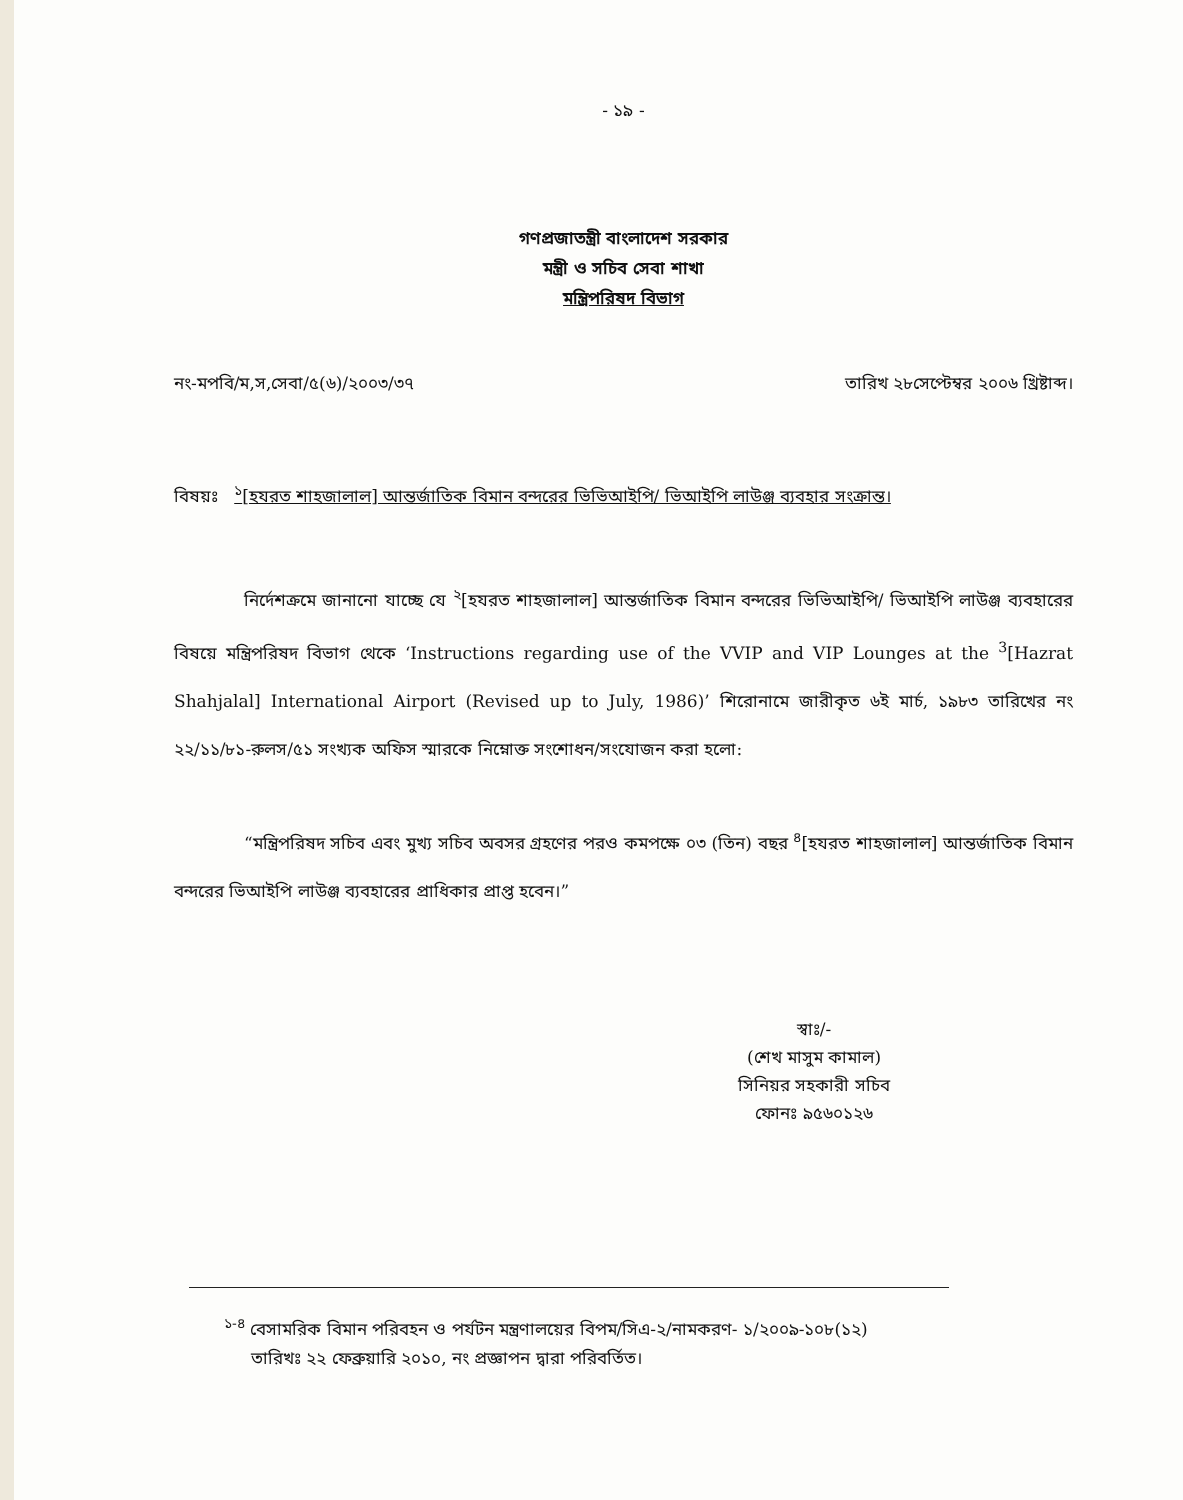- ১৯ -
গণপ্রজাতন্ত্রী বাংলাদেশ সরকার
মন্ত্রী ও সচিব সেবা শাখা
মন্ত্রিপরিষদ বিভাগ
নং-মপবি/ম,স,সেবা/৫(৬)/২০০৩/৩৭ তারিখ ২৮সেপ্টেম্বর ২০০৬ খ্রিষ্টাব্দ।
বিষয়ঃ <sup>১</sup>[হযরত শাহজালাল] আন্তর্জাতিক বিমান বন্দরের ভিভিআইপি/ ভিআইপি লাউঞ্জ ব্যবহার সংক্রান্ত।
নির্দেশক্রমে জানানো যাচ্ছে যে <sup>২</sup>[হযরত শাহজালাল] আন্তর্জাতিক বিমান বন্দরের ভিভিআইপি/ ভিআইপি লাউঞ্জ ব্যবহারের বিষয়ে মন্ত্রিপরিষদ বিভাগ থেকে ‘Instructions regarding use of the VVIP and VIP Lounges at the <sup>3</sup>[Hazrat Shahjalal] International Airport (Revised up to July, 1986)’ শিরোনামে জারীকৃত ৬ই মার্চ, ১৯৮৩ তারিখের নং ২২/১১/৮১-রুলস/৫১ সংখ্যক অফিস স্মারকে নিম্নোক্ত সংশোধন/সংযোজন করা হলো:
“মন্ত্রিপরিষদ সচিব এবং মুখ্য সচিব অবসর গ্রহণের পরও কমপক্ষে ০৩ (তিন) বছর <sup>৪</sup>[হযরত শাহজালাল] আন্তর্জাতিক বিমান বন্দরের ভিআইপি লাউঞ্জ ব্যবহারের প্রাধিকার প্রাপ্ত হবেন।”
স্বাঃ/-
(শেখ মাসুম কামাল)
সিনিয়র সহকারী সচিব
ফোনঃ ৯৫৬০১২৬
<sup>১-৪</sup> বেসামরিক বিমান পরিবহন ও পর্যটন মন্ত্রণালয়ের বিপম/সিএ-২/নামকরণ- ১/২০০৯-১০৮(১২)
তারিখঃ ২২ ফেব্রুয়ারি ২০১০, নং প্রজ্ঞাপন দ্বারা পরিবর্তিত।